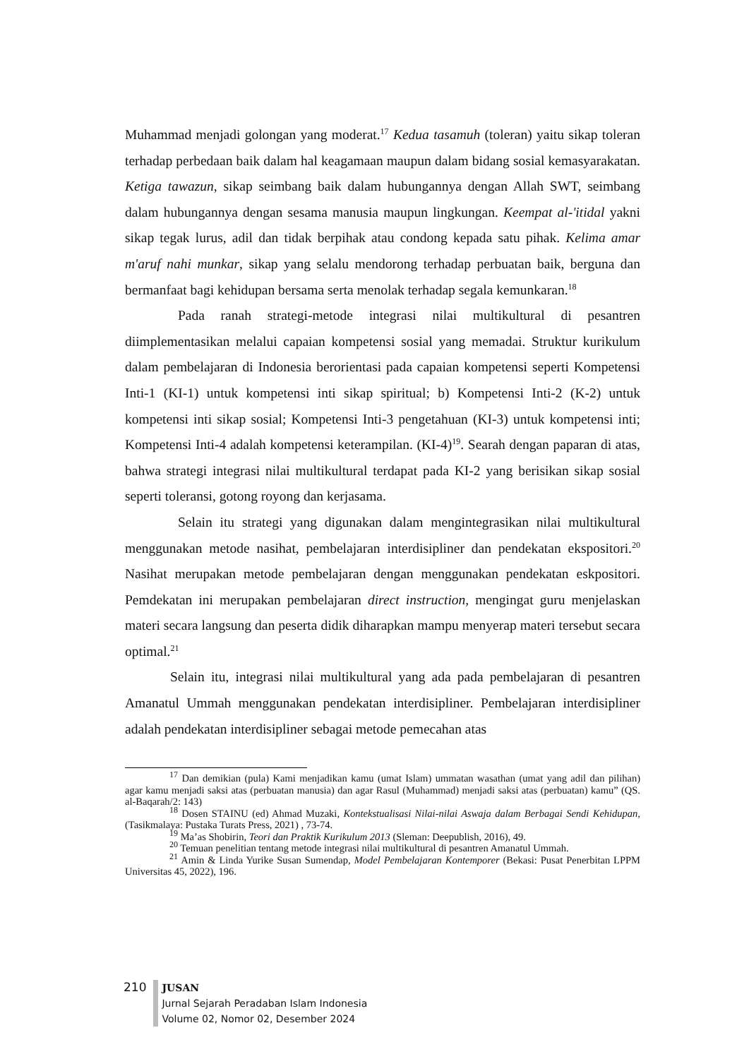Muhammad menjadi golongan yang moderat.<sup>17</sup> Kedua tasamuh (toleran) yaitu sikap toleran terhadap perbedaan baik dalam hal keagamaan maupun dalam bidang sosial kemasyarakatan. Ketiga tawazun, sikap seimbang baik dalam hubungannya dengan Allah SWT, seimbang dalam hubungannya dengan sesama manusia maupun lingkungan. Keempat al-'itidal yakni sikap tegak lurus, adil dan tidak berpihak atau condong kepada satu pihak. Kelima amar m'aruf nahi munkar, sikap yang selalu mendorong terhadap perbuatan baik, berguna dan bermanfaat bagi kehidupan bersama serta menolak terhadap segala kemunkaran.<sup>18</sup>
Pada ranah strategi-metode integrasi nilai multikultural di pesantren diimplementasikan melalui capaian kompetensi sosial yang memadai. Struktur kurikulum dalam pembelajaran di Indonesia berorientasi pada capaian kompetensi seperti Kompetensi Inti-1 (KI-1) untuk kompetensi inti sikap spiritual; b) Kompetensi Inti-2 (K-2) untuk kompetensi inti sikap sosial; Kompetensi Inti-3 pengetahuan (KI-3) untuk kompetensi inti; Kompetensi Inti-4 adalah kompetensi keterampilan. (KI-4)<sup>19</sup>. Searah dengan paparan di atas, bahwa strategi integrasi nilai multikultural terdapat pada KI-2 yang berisikan sikap sosial seperti toleransi, gotong royong dan kerjasama.
Selain itu strategi yang digunakan dalam mengintegrasikan nilai multikultural menggunakan metode nasihat, pembelajaran interdisipliner dan pendekatan ekspositori.<sup>20</sup> Nasihat merupakan metode pembelajaran dengan menggunakan pendekatan eskpositori. Pemdekatan ini merupakan pembelajaran direct instruction, mengingat guru menjelaskan materi secara langsung dan peserta didik diharapkan mampu menyerap materi tersebut secara optimal.<sup>21</sup>
Selain itu, integrasi nilai multikultural yang ada pada pembelajaran di pesantren Amanatul Ummah menggunakan pendekatan interdisipliner. Pembelajaran interdisipliner adalah pendekatan interdisipliner sebagai metode pemecahan atas
<sup>17</sup> Dan demikian (pula) Kami menjadikan kamu (umat Islam) ummatan wasathan (umat yang adil dan pilihan) agar kamu menjadi saksi atas (perbuatan manusia) dan agar Rasul (Muhammad) menjadi saksi atas (perbuatan) kamu” (QS. al-Baqarah/2: 143)
<sup>18</sup> Dosen STAINU (ed) Ahmad Muzaki, Kontekstualisasi Nilai-nilai Aswaja dalam Berbagai Sendi Kehidupan, (Tasikmalaya: Pustaka Turats Press, 2021) , 73-74.
<sup>19</sup> Ma’as Shobirin, Teori dan Praktik Kurikulum 2013 (Sleman: Deepublish, 2016), 49.
<sup>20</sup> Temuan penelitian tentang metode integrasi nilai multikultural di pesantren Amanatul Ummah.
<sup>21</sup> Amin & Linda Yurike Susan Sumendap, Model Pembelajaran Kontemporer (Bekasi: Pusat Penerbitan LPPM Universitas 45, 2022), 196.
210
JUSAN
Jurnal Sejarah Peradaban Islam Indonesia
Volume 02, Nomor 02, Desember 2024